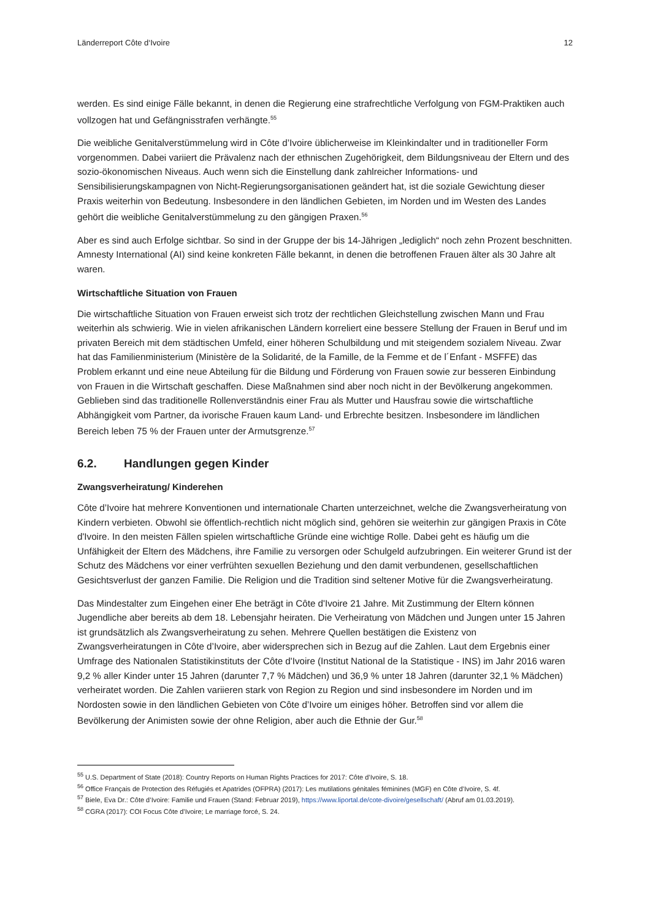Länderreport Côte d‘Ivoire 12
werden. Es sind einige Fälle bekannt, in denen die Regierung eine strafrechtliche Verfolgung von FGM-Praktiken auch vollzogen hat und Gefängnisstrafen verhängte.<sup>55</sup>
Die weibliche Genitalverstümmelung wird in Côte d’Ivoire üblicherweise im Kleinkindalter und in traditioneller Form vorgenommen. Dabei variiert die Prävalenz nach der ethnischen Zugehörigkeit, dem Bildungsniveau der Eltern und des sozio-ökonomischen Niveaus. Auch wenn sich die Einstellung dank zahlreicher Informations- und Sensibilisierungskampagnen von Nicht-Regierungsorganisationen geändert hat, ist die soziale Gewichtung dieser Praxis weiterhin von Bedeutung. Insbesondere in den ländlichen Gebieten, im Norden und im Westen des Landes gehört die weibliche Genitalverstümmelung zu den gängigen Praxen.<sup>56</sup>
Aber es sind auch Erfolge sichtbar. So sind in der Gruppe der bis 14-Jährigen „lediglich“ noch zehn Prozent beschnitten. Amnesty International (AI) sind keine konkreten Fälle bekannt, in denen die betroffenen Frauen älter als 30 Jahre alt waren.
Wirtschaftliche Situation von Frauen
Die wirtschaftliche Situation von Frauen erweist sich trotz der rechtlichen Gleichstellung zwischen Mann und Frau weiterhin als schwierig. Wie in vielen afrikanischen Ländern korreliert eine bessere Stellung der Frauen in Beruf und im privaten Bereich mit dem städtischen Umfeld, einer höheren Schulbildung und mit steigendem sozialem Niveau. Zwar hat das Familienministerium (Ministère de la Solidarité, de la Famille, de la Femme et de l´Enfant - MSFFE) das Problem erkannt und eine neue Abteilung für die Bildung und Förderung von Frauen sowie zur besseren Einbindung von Frauen in die Wirtschaft geschaffen. Diese Maßnahmen sind aber noch nicht in der Bevölkerung angekommen. Geblieben sind das traditionelle Rollenverständnis einer Frau als Mutter und Hausfrau sowie die wirtschaftliche Abhängigkeit vom Partner, da ivorische Frauen kaum Land- und Erbrechte besitzen. Insbesondere im ländlichen Bereich leben 75 % der Frauen unter der Armutsgrenze.<sup>57</sup>
6.2. Handlungen gegen Kinder
Zwangsverheiratung/ Kinderehen
Côte d’Ivoire hat mehrere Konventionen und internationale Charten unterzeichnet, welche die Zwangsverheiratung von Kindern verbieten. Obwohl sie öffentlich-rechtlich nicht möglich sind, gehören sie weiterhin zur gängigen Praxis in Côte d'Ivoire. In den meisten Fällen spielen wirtschaftliche Gründe eine wichtige Rolle. Dabei geht es häufig um die Unfähigkeit der Eltern des Mädchens, ihre Familie zu versorgen oder Schulgeld aufzubringen. Ein weiterer Grund ist der Schutz des Mädchens vor einer verfrühten sexuellen Beziehung und den damit verbundenen, gesellschaftlichen Gesichtsverlust der ganzen Familie. Die Religion und die Tradition sind seltener Motive für die Zwangsverheiratung.
Das Mindestalter zum Eingehen einer Ehe beträgt in Côte d'Ivoire 21 Jahre. Mit Zustimmung der Eltern können Jugendliche aber bereits ab dem 18. Lebensjahr heiraten. Die Verheiratung von Mädchen und Jungen unter 15 Jahren ist grundsätzlich als Zwangsverheiratung zu sehen. Mehrere Quellen bestätigen die Existenz von Zwangsverheiratungen in Côte d’Ivoire, aber widersprechen sich in Bezug auf die Zahlen. Laut dem Ergebnis einer Umfrage des Nationalen Statistikinstituts der Côte d'Ivoire (Institut National de la Statistique - INS) im Jahr 2016 waren 9,2 % aller Kinder unter 15 Jahren (darunter 7,7 % Mädchen) und 36,9 % unter 18 Jahren (darunter 32,1 % Mädchen) verheiratet worden. Die Zahlen variieren stark von Region zu Region und sind insbesondere im Norden und im Nordosten sowie in den ländlichen Gebieten von Côte d’Ivoire um einiges höher. Betroffen sind vor allem die Bevölkerung der Animisten sowie der ohne Religion, aber auch die Ethnie der Gur.<sup>58</sup>
<sup>55</sup> U.S. Department of State (2018): Country Reports on Human Rights Practices for 2017: Côte d’Ivoire, S. 18.
<sup>56</sup> Office Français de Protection des Réfugiés et Apatrides (OFPRA) (2017): Les mutilations génitales féminines (MGF) en Côte d’Ivoire, S. 4f.
<sup>57</sup> Biele, Eva Dr.: Côte d’Ivoire: Familie und Frauen (Stand: Februar 2019), https://www.liportal.de/cote-divoire/gesellschaft/ (Abruf am 01.03.2019).
<sup>58</sup> CGRA (2017): COI Focus Côte d’Ivoire; Le marriage forcé, S. 24.